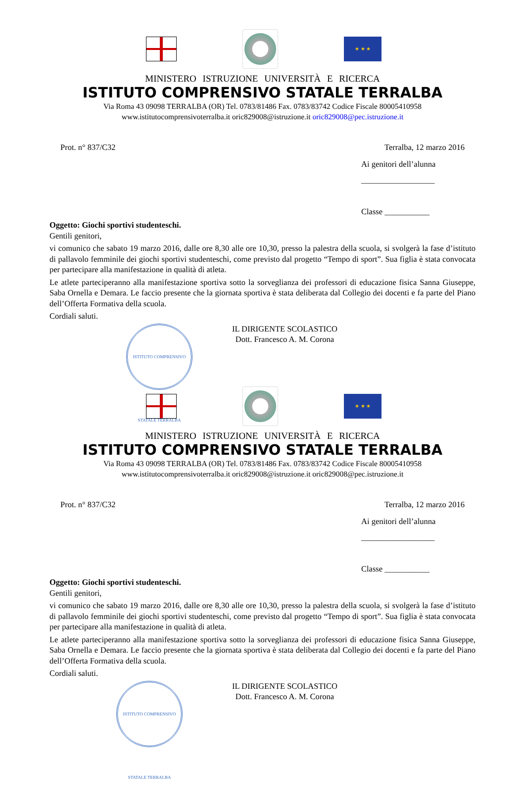★ ★ ★
MINISTERO ISTRUZIONE UNIVERSITÀ E RICERCA
ISTITUTO COMPRENSIVO STATALE TERRALBA
Via Roma 43 09098 TERRALBA (OR) Tel. 0783/81486 Fax. 0783/83742 Codice Fiscale 80005410958
www.istitutocomprensivoterralba.it oric829008@istruzione.it oric829008@pec.istruzione.it
Prot. n° 837/C32 Terralba, 12 marzo 2016
Ai genitori dell’alunna
__________________
Classe ___________
Oggetto: Giochi sportivi studenteschi.
Gentili genitori,
vi comunico che sabato 19 marzo 2016, dalle ore 8,30 alle ore 10,30, presso la palestra della scuola, si svolgerà la fase d’istituto di pallavolo femminile dei giochi sportivi studenteschi, come previsto dal progetto “Tempo di sport”. Sua figlia è stata convocata per partecipare alla manifestazione in qualità di atleta.
Le atlete parteciperanno alla manifestazione sportiva sotto la sorveglianza dei professori di educazione fisica Sanna Giuseppe, Saba Ornella e Demara. Le faccio presente che la giornata sportiva è stata deliberata dal Collegio dei docenti e fa parte del Piano dell’Offerta Formativa della scuola.
Cordiali saluti.
ISTITUTO COMPRENSIVO STATALE TERRALBA
IL DIRIGENTE SCOLASTICO
Dott. Francesco A. M. Corona
★ ★ ★
MINISTERO ISTRUZIONE UNIVERSITÀ E RICERCA
ISTITUTO COMPRENSIVO STATALE TERRALBA
Via Roma 43 09098 TERRALBA (OR) Tel. 0783/81486 Fax. 0783/83742 Codice Fiscale 80005410958
www.istitutocomprensivoterralba.it oric829008@istruzione.it oric829008@pec.istruzione.it
Prot. n° 837/C32 Terralba, 12 marzo 2016
Ai genitori dell’alunna
__________________
Classe ___________
Oggetto: Giochi sportivi studenteschi.
Gentili genitori,
vi comunico che sabato 19 marzo 2016, dalle ore 8,30 alle ore 10,30, presso la palestra della scuola, si svolgerà la fase d’istituto di pallavolo femminile dei giochi sportivi studenteschi, come previsto dal progetto “Tempo di sport”. Sua figlia è stata convocata per partecipare alla manifestazione in qualità di atleta.
Le atlete parteciperanno alla manifestazione sportiva sotto la sorveglianza dei professori di educazione fisica Sanna Giuseppe, Saba Ornella e Demara. Le faccio presente che la giornata sportiva è stata deliberata dal Collegio dei docenti e fa parte del Piano dell’Offerta Formativa della scuola.
Cordiali saluti.
ISTITUTO COMPRENSIVO STATALE TERRALBA
IL DIRIGENTE SCOLASTICO
Dott. Francesco A. M. Corona